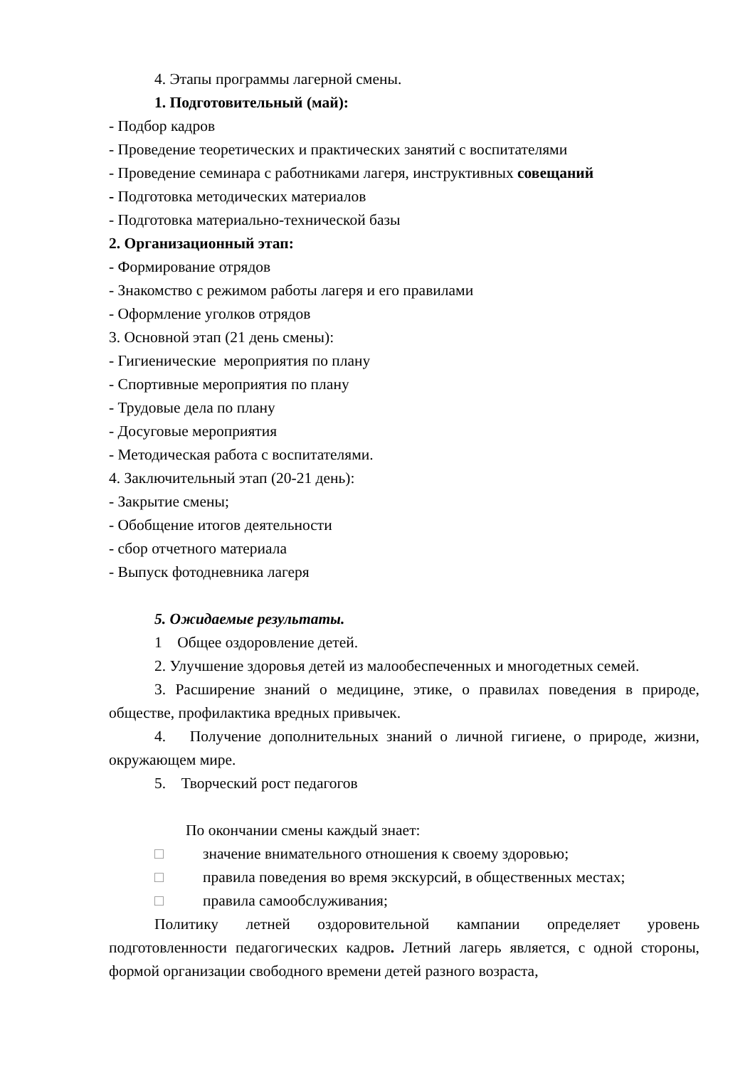4. Этапы программы лагерной смены.
1. Подготовительный (май):
- Подбор кадров
- Проведение теоретических и практических занятий с воспитателями
- Проведение семинара с работниками лагеря, инструктивных совещаний
- Подготовка методических материалов
- Подготовка материально-технической базы
2. Организационный этап:
- Формирование отрядов
- Знакомство с режимом работы лагеря и его правилами
- Оформление уголков отрядов
3. Основной этап (21 день смены):
- Гигиенические мероприятия по плану
- Спортивные мероприятия по плану
- Трудовые дела по плану
- Досуговые мероприятия
- Методическая работа с воспитателями.
4. Заключительный этап (20-21 день):
- Закрытие смены;
- Обобщение итогов деятельности
- сбор отчетного материала
- Выпуск фотодневника лагеря
5. Ожидаемые результаты.
1 Общее оздоровление детей.
2. Улучшение здоровья детей из малообеспеченных и многодетных семей.
3. Расширение знаний о медицине, этике, о правилах поведения в природе, обществе, профилактика вредных привычек.
4. Получение дополнительных знаний о личной гигиене, о природе, жизни, окружающем мире.
5. Творческий рост педагогов
По окончании смены каждый знает:
□ значение внимательного отношения к своему здоровью;
□ правила поведения во время экскурсий, в общественных местах;
□ правила самообслуживания;
Политику летней оздоровительной кампании определяет уровень подготовленности педагогических кадров. Летний лагерь является, с одной стороны, формой организации свободного времени детей разного возраста,